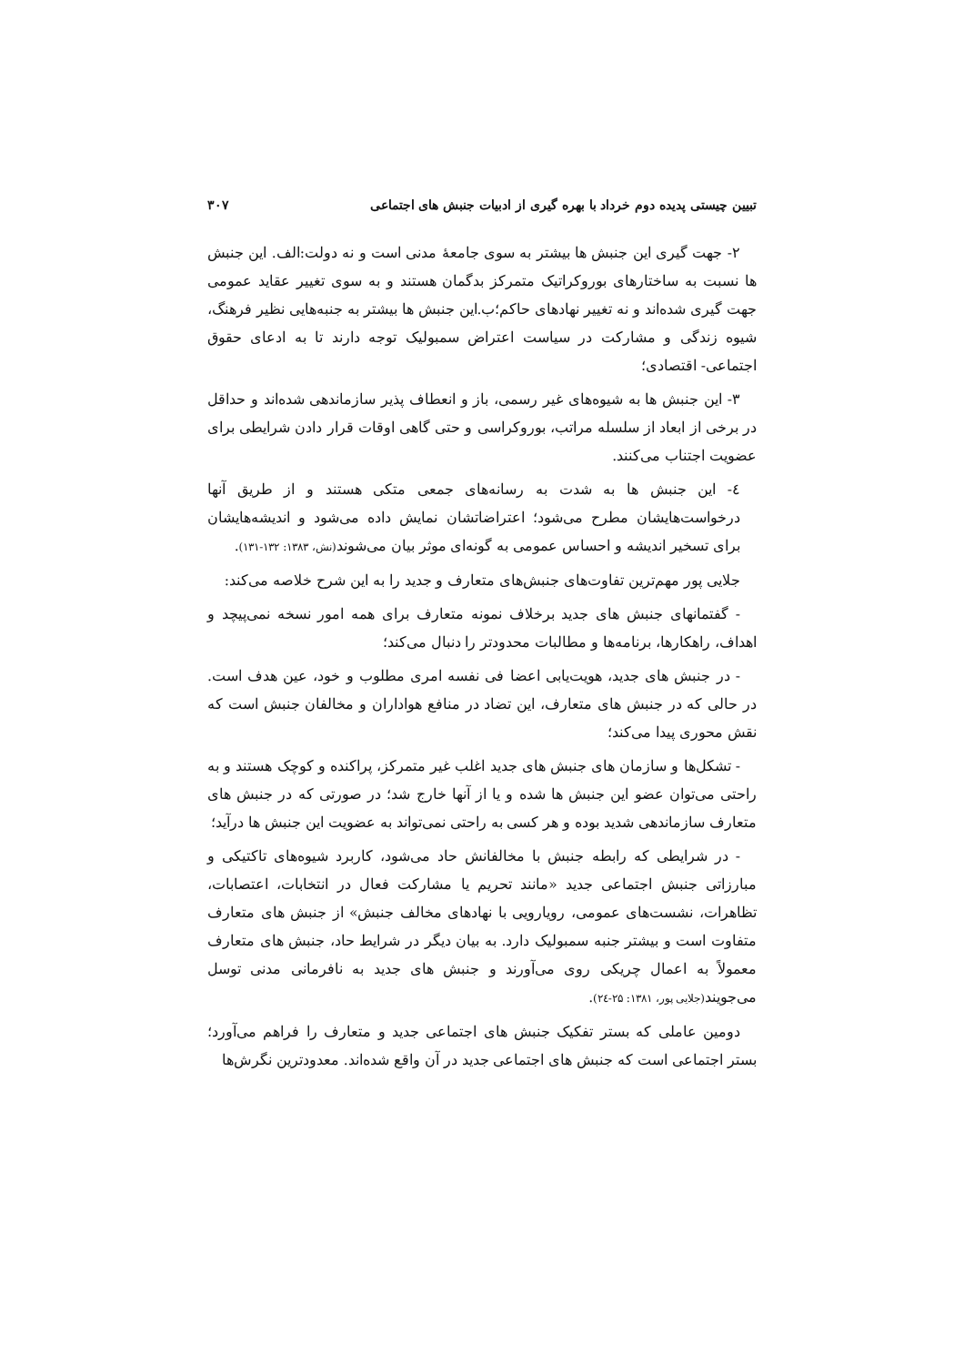تبیین چیستی پدیده دوم خرداد با بهره گیری از ادبیات جنبش های اجتماعی ۳۰۷
۲- جهت گیری این جنبش ها بیشتر به سوی جامعهٔ مدنی است و نه دولت:الف. این جنبش ها نسبت به ساختارهای بوروکراتیک متمرکز بدگمان هستند و به سوی تغییر عقاید عمومی جهت گیری شده‌اند و نه تغییر نهادهای حاکم؛ب.این جنبش ها بیشتر به جنبه‌هایی نظیر فرهنگ، شیوه زندگی و مشارکت در سیاست اعتراض سمبولیک توجه دارند تا به ادعای حقوق اجتماعی- اقتصادی؛
۳- این جنبش ها به شیوه‌های غیر رسمی، باز و انعطاف پذیر سازماندهی شده‌اند و حداقل در برخی از ابعاد از سلسله مراتب، بوروکراسی و حتی گاهی اوقات قرار دادن شرایطی برای عضویت اجتناب می‌کنند.
٤- این جنبش ها به شدت به رسانه‌های جمعی متکی هستند و از طریق آنها درخواست‌هایشان مطرح می‌شود؛ اعتراضاتشان نمایش داده می‌شود و اندیشه‌هایشان برای تسخیر اندیشه و احساس عمومی به گونه‌ای موثر بیان می‌شوند(نش، ۱۳۸۳: ۱۳۲-۱۳۱).
جلایی پور مهم‌ترین تفاوت‌های جنبش‌های متعارف و جدید را به این شرح خلاصه می‌کند:
- گفتمانهای جنبش های جدید برخلاف نمونه متعارف برای همه امور نسخه نمی‌پیچد و اهداف، راهکارها، برنامه‌ها و مطالبات محدودتر را دنبال می‌کند؛
- در جنبش های جدید، هویت‌یابی اعضا فی نفسه امری مطلوب و خود، عین هدف است. در حالی که در جنبش های متعارف، این تضاد در منافع هواداران و مخالفان جنبش است که نقش محوری پیدا می‌کند؛
- تشکل‌ها و سازمان های جنبش های جدید اغلب غیر متمرکز، پراکنده و کوچک هستند و به راحتی می‌توان عضو این جنبش ها شده و یا از آنها خارج شد؛ در صورتی که در جنبش های متعارف سازماندهی شدید بوده و هر کسی به راحتی نمی‌تواند به عضویت این جنبش ها درآید؛
- در شرایطی که رابطه جنبش با مخالفانش حاد می‌شود، کاربرد شیوه‌های تاکتیکی و مبارزاتی جنبش اجتماعی جدید «مانند تحریم یا مشارکت فعال در انتخابات، اعتصابات، تظاهرات، نشست‌های عمومی، رویارویی با نهادهای مخالف جنبش» از جنبش های متعارف متفاوت است و بیشتر جنبه سمبولیک دارد. به بیان دیگر در شرایط حاد، جنبش های متعارف معمولاً به اعمال چریکی روی می‌آورند و جنبش های جدید به نافرمانی مدنی توسل می‌جویند(جلایی پور، ۱۳۸۱: ۲۵-۲٤).
دومین عاملی که بستر تفکیک جنبش های اجتماعی جدید و متعارف را فراهم می‌آورد؛ بستر اجتماعی است که جنبش های اجتماعی جدید در آن واقع شده‌اند. معدودترین نگرش‌ها